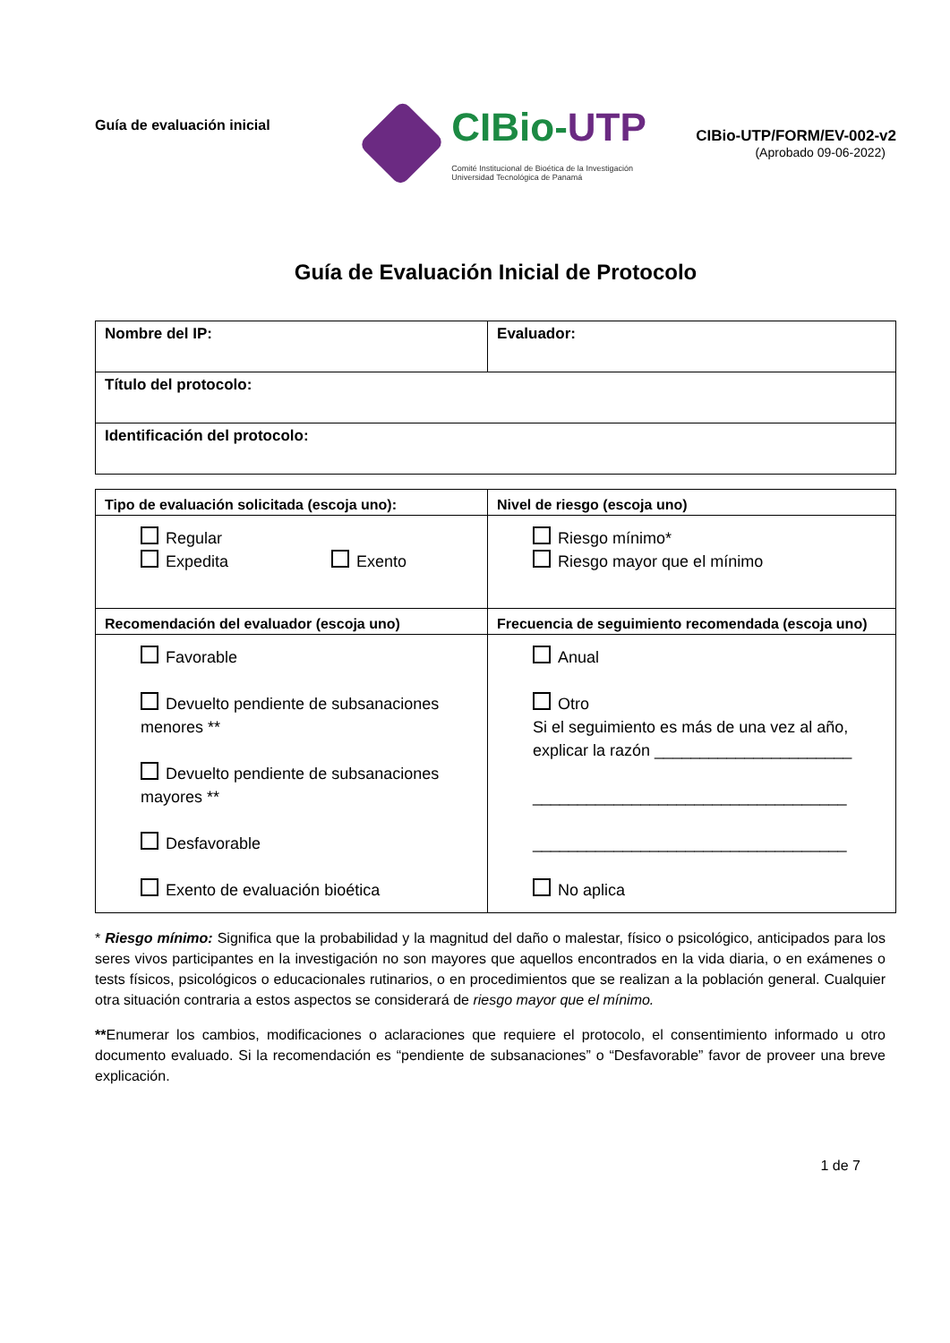Guía de evaluación inicial
CIBio-UTP
Comité Institucional de Bioética de la Investigación
Universidad Tecnológica de Panamá
CIBio-UTP/FORM/EV-002-v2
(Aprobado 09-06-2022)
Guía de Evaluación Inicial de Protocolo
| Nombre del IP: | Evaluador: |
| Título del protocolo: | |
| Identificación del protocolo: | |
| Tipo de evaluación solicitada (escoja uno): | Nivel de riesgo (escoja uno) |
| --- | --- |
| Regular Expedita Exento | Riesgo mínimo* Riesgo mayor que el mínimo |
| Recomendación del evaluador (escoja uno) | Frecuencia de seguimiento recomendada (escoja uno) |
| Favorable Devuelto pendiente de subsanaciones menores ** Devuelto pendiente de subsanaciones mayores ** Desfavorable Exento de evaluación bioética | Anual Otro Si el seguimiento es más de una vez al año, explicar la razón ______________________ ___________________________________ ___________________________________ No aplica |
* Riesgo mínimo: Significa que la probabilidad y la magnitud del daño o malestar, físico o psicológico, anticipados para los seres vivos participantes en la investigación no son mayores que aquellos encontrados en la vida diaria, o en exámenes o tests físicos, psicológicos o educacionales rutinarios, o en procedimientos que se realizan a la población general. Cualquier otra situación contraria a estos aspectos se considerará de riesgo mayor que el mínimo.
**Enumerar los cambios, modificaciones o aclaraciones que requiere el protocolo, el consentimiento informado u otro documento evaluado. Si la recomendación es “pendiente de subsanaciones” o “Desfavorable” favor de proveer una breve explicación.
1 de 7